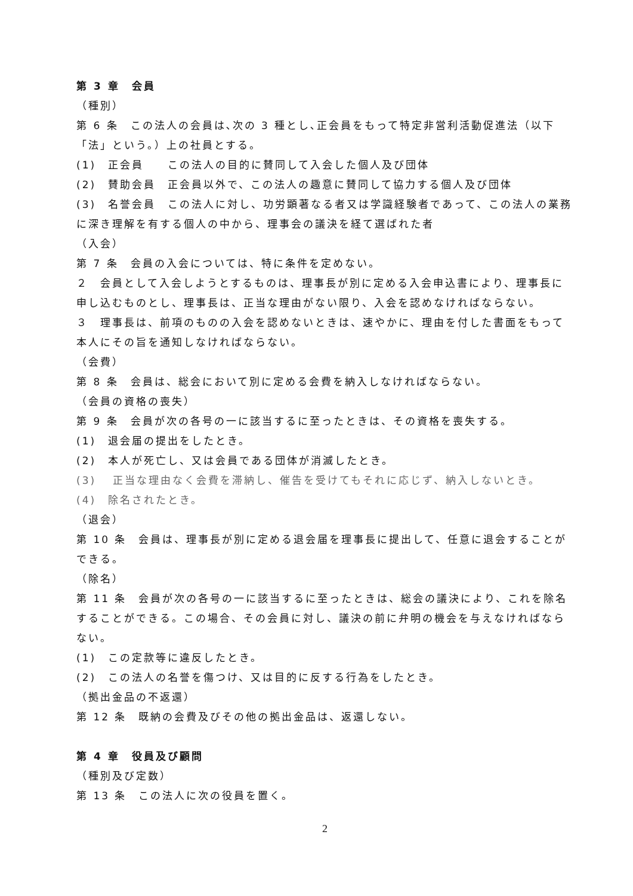第 3 章　会員
（種別）
第 6 条　この法人の会員は､次の 3 種とし､正会員をもって特定非営利活動促進法（以下「法」という。）上の社員とする。
(1)　正会員　　この法人の目的に賛同して入会した個人及び団体
(2)　賛助会員　正会員以外で、この法人の趣意に賛同して協力する個人及び団体
(3)　名誉会員　この法人に対し、功労顕著なる者又は学識経験者であって、この法人の業務に深き理解を有する個人の中から、理事会の議決を経て選ばれた者
（入会）
第 7 条　会員の入会については、特に条件を定めない。
２　会員として入会しようとするものは、理事長が別に定める入会申込書により、理事長に申し込むものとし、理事長は、正当な理由がない限り、入会を認めなければならない。
３　理事長は、前項のものの入会を認めないときは、速やかに、理由を付した書面をもって本人にその旨を通知しなければならない。
（会費）
第 8 条　会員は、総会において別に定める会費を納入しなければならない。
（会員の資格の喪失）
第 9 条　会員が次の各号の一に該当するに至ったときは、その資格を喪失する。
(1)　退会届の提出をしたとき。
(2)　本人が死亡し、又は会員である団体が消滅したとき。
(3)　 正当な理由なく会費を滞納し、催告を受けてもそれに応じず、納入しないとき。
(4)　除名されたとき。
（退会）
第 10 条　会員は、理事長が別に定める退会届を理事長に提出して、任意に退会することができる。
（除名）
第 11 条　会員が次の各号の一に該当するに至ったときは、総会の議決により、これを除名することができる。この場合、その会員に対し、議決の前に弁明の機会を与えなければならない。
(1)　この定款等に違反したとき。
(2)　この法人の名誉を傷つけ、又は目的に反する行為をしたとき。
（拠出金品の不返還）
第 12 条　既納の会費及びその他の拠出金品は、返還しない。
第 4 章　役員及び顧問
（種別及び定数）
第 13 条　この法人に次の役員を置く。
2